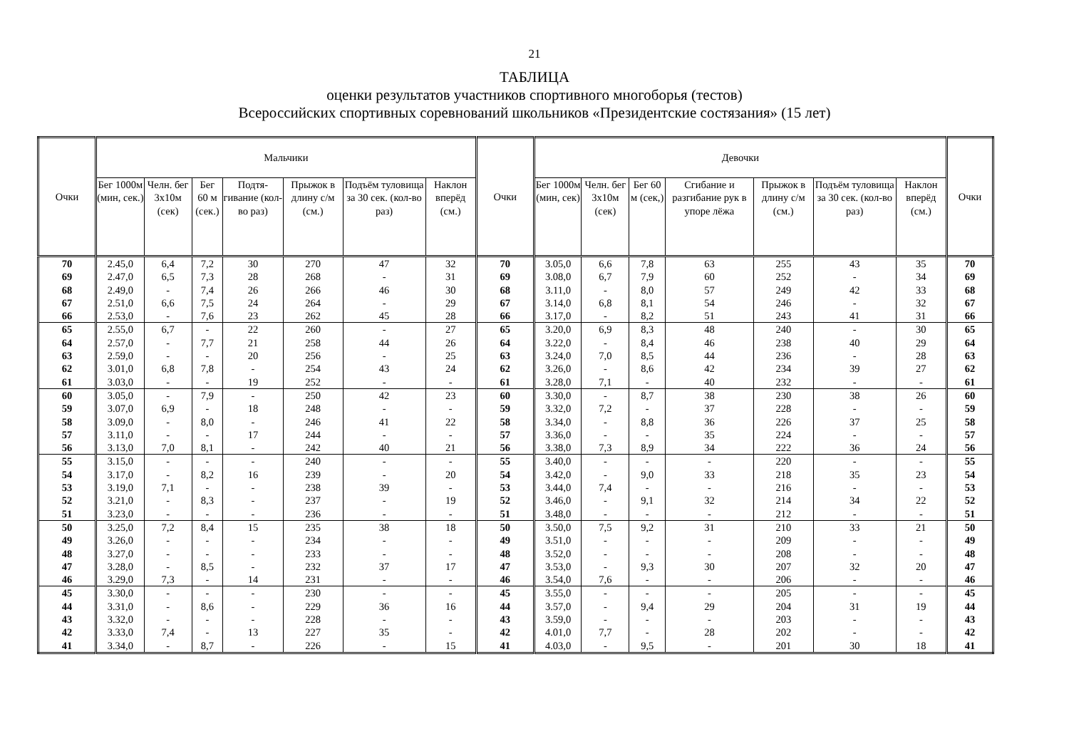21
ТАБЛИЦА
оценки результатов участников спортивного многоборья (тестов)
Всероссийских спортивных соревнований школьников «Президентские состязания» (15 лет)
| Очки | Мальчики | | | | | | | Очки | Девочки | | | | | | | Очки |
| --- | --- | --- | --- | --- | --- | --- | --- | --- | --- | --- | --- | --- | --- | --- | --- | --- |
| | Бег 1000м (мин, сек.) | Челн. бег 3х10м (сек) | Бег 60 м (сек.) | Подтя-гивание (кол-во раз) | Прыжок в длину с/м (см.) | Подъём туловища за 30 сек. (кол-во раз) | Наклон вперёд (см.) | | Бег 1000м (мин, сек) | Челн. бег 3х10м (сек) | Бег 60 м (сек,) | Сгибание и разгибание рук в упоре лёжа | Прыжок в длину с/м (см.) | Подъём туловища за 30 сек. (кол-во раз) | Наклон вперёд (см.) | |
| 70 | 2.45,0 | 6,4 | 7,2 | 30 | 270 | 47 | 32 | 70 | 3.05,0 | 6,6 | 7,8 | 63 | 255 | 43 | 35 | 70 |
| 69 | 2.47,0 | 6,5 | 7,3 | 28 | 268 | - | 31 | 69 | 3.08,0 | 6,7 | 7,9 | 60 | 252 | - | 34 | 69 |
| 68 | 2.49,0 | - | 7,4 | 26 | 266 | 46 | 30 | 68 | 3.11,0 | - | 8,0 | 57 | 249 | 42 | 33 | 68 |
| 67 | 2.51,0 | 6,6 | 7,5 | 24 | 264 | - | 29 | 67 | 3.14,0 | 6,8 | 8,1 | 54 | 246 | - | 32 | 67 |
| 66 | 2.53,0 | - | 7,6 | 23 | 262 | 45 | 28 | 66 | 3.17,0 | - | 8,2 | 51 | 243 | 41 | 31 | 66 |
| 65 | 2.55,0 | 6,7 | - | 22 | 260 | - | 27 | 65 | 3.20,0 | 6,9 | 8,3 | 48 | 240 | - | 30 | 65 |
| 64 | 2.57,0 | - | 7,7 | 21 | 258 | 44 | 26 | 64 | 3.22,0 | - | 8,4 | 46 | 238 | 40 | 29 | 64 |
| 63 | 2.59,0 | - | - | 20 | 256 | - | 25 | 63 | 3.24,0 | 7,0 | 8,5 | 44 | 236 | - | 28 | 63 |
| 62 | 3.01,0 | 6,8 | 7,8 | - | 254 | 43 | 24 | 62 | 3.26,0 | - | 8,6 | 42 | 234 | 39 | 27 | 62 |
| 61 | 3.03,0 | - | - | 19 | 252 | - | - | 61 | 3.28,0 | 7,1 | - | 40 | 232 | - | - | 61 |
| 60 | 3.05,0 | - | 7,9 | - | 250 | 42 | 23 | 60 | 3.30,0 | - | 8,7 | 38 | 230 | 38 | 26 | 60 |
| 59 | 3.07,0 | 6,9 | - | 18 | 248 | - | - | 59 | 3.32,0 | 7,2 | - | 37 | 228 | - | - | 59 |
| 58 | 3.09,0 | - | 8,0 | - | 246 | 41 | 22 | 58 | 3.34,0 | - | 8,8 | 36 | 226 | 37 | 25 | 58 |
| 57 | 3.11,0 | - | - | 17 | 244 | - | - | 57 | 3.36,0 | - | - | 35 | 224 | - | - | 57 |
| 56 | 3.13,0 | 7,0 | 8,1 | - | 242 | 40 | 21 | 56 | 3.38,0 | 7,3 | 8,9 | 34 | 222 | 36 | 24 | 56 |
| 55 | 3.15,0 | - | - | - | 240 | - | - | 55 | 3.40,0 | - | - | - | 220 | - | - | 55 |
| 54 | 3.17,0 | - | 8,2 | 16 | 239 | - | 20 | 54 | 3.42,0 | - | 9,0 | 33 | 218 | 35 | 23 | 54 |
| 53 | 3.19,0 | 7,1 | - | - | 238 | 39 | - | 53 | 3.44,0 | 7,4 | - | - | 216 | - | - | 53 |
| 52 | 3.21,0 | - | 8,3 | - | 237 | - | 19 | 52 | 3.46,0 | - | 9,1 | 32 | 214 | 34 | 22 | 52 |
| 51 | 3.23,0 | - | - | - | 236 | - | - | 51 | 3.48,0 | - | - | - | 212 | - | - | 51 |
| 50 | 3.25,0 | 7,2 | 8,4 | 15 | 235 | 38 | 18 | 50 | 3.50,0 | 7,5 | 9,2 | 31 | 210 | 33 | 21 | 50 |
| 49 | 3.26,0 | - | - | - | 234 | - | - | 49 | 3.51,0 | - | - | - | 209 | - | - | 49 |
| 48 | 3.27,0 | - | - | - | 233 | - | - | 48 | 3.52,0 | - | - | - | 208 | - | - | 48 |
| 47 | 3.28,0 | - | 8,5 | - | 232 | 37 | 17 | 47 | 3.53,0 | - | 9,3 | 30 | 207 | 32 | 20 | 47 |
| 46 | 3.29,0 | 7,3 | - | 14 | 231 | - | - | 46 | 3.54,0 | 7,6 | - | - | 206 | - | - | 46 |
| 45 | 3.30,0 | - | - | - | 230 | - | - | 45 | 3.55,0 | - | - | - | 205 | - | - | 45 |
| 44 | 3.31,0 | - | 8,6 | - | 229 | 36 | 16 | 44 | 3.57,0 | - | 9,4 | 29 | 204 | 31 | 19 | 44 |
| 43 | 3.32,0 | - | - | - | 228 | - | - | 43 | 3.59,0 | - | - | - | 203 | - | - | 43 |
| 42 | 3.33,0 | 7,4 | - | 13 | 227 | 35 | - | 42 | 4.01,0 | 7,7 | - | 28 | 202 | - | - | 42 |
| 41 | 3.34,0 | - | 8,7 | - | 226 | - | 15 | 41 | 4.03,0 | - | 9,5 | - | 201 | 30 | 18 | 41 |